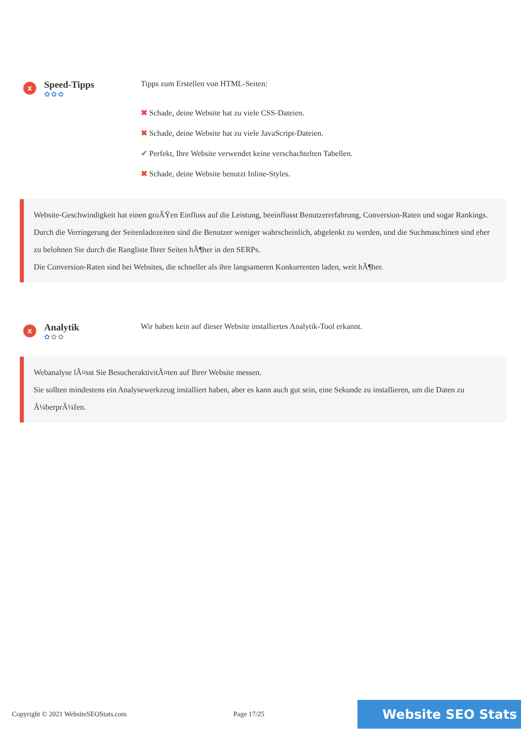x
Speed-Tipps
✿✿✿
Tipps zum Erstellen von HTML-Seiten:
✖ Schade, deine Website hat zu viele CSS-Dateien.
✖ Schade, deine Website hat zu viele JavaScript-Dateien.
✔ Perfekt, Ihre Website verwendet keine verschachtelten Tabellen.
✖ Schade, deine Website benutzt Inline-Styles.
Website-Geschwindigkeit hat einen groÃŸen Einfluss auf die Leistung, beeinflusst Benutzererfahrung, Conversion-Raten und sogar Rankings.
Durch die Verringerung der Seitenladezeiten sind die Benutzer weniger wahrscheinlich, abgelenkt zu werden, und die Suchmaschinen sind eher zu belohnen Sie durch die Rangliste Ihrer Seiten hÃ¶her in den SERPs.
Die Conversion-Raten sind bei Websites, die schneller als ihre langsameren Konkurrenten laden, weit hÃ¶her.
x
Analytik
✿✿✿
Wir haben kein auf dieser Website installiertes Analytik-Tool erkannt.
Webanalyse lÃ¤sst Sie BesucheraktivitÃ¤ten auf Ihrer Website messen.
Sie sollten mindestens ein Analysewerkzeug installiert haben, aber es kann auch gut sein, eine Sekunde zu installieren, um die Daten zu Ã¼berprÃ¼fen.
Copyright © 2021 WebsiteSEOStats.com Page 17/25 Website SEO Stats